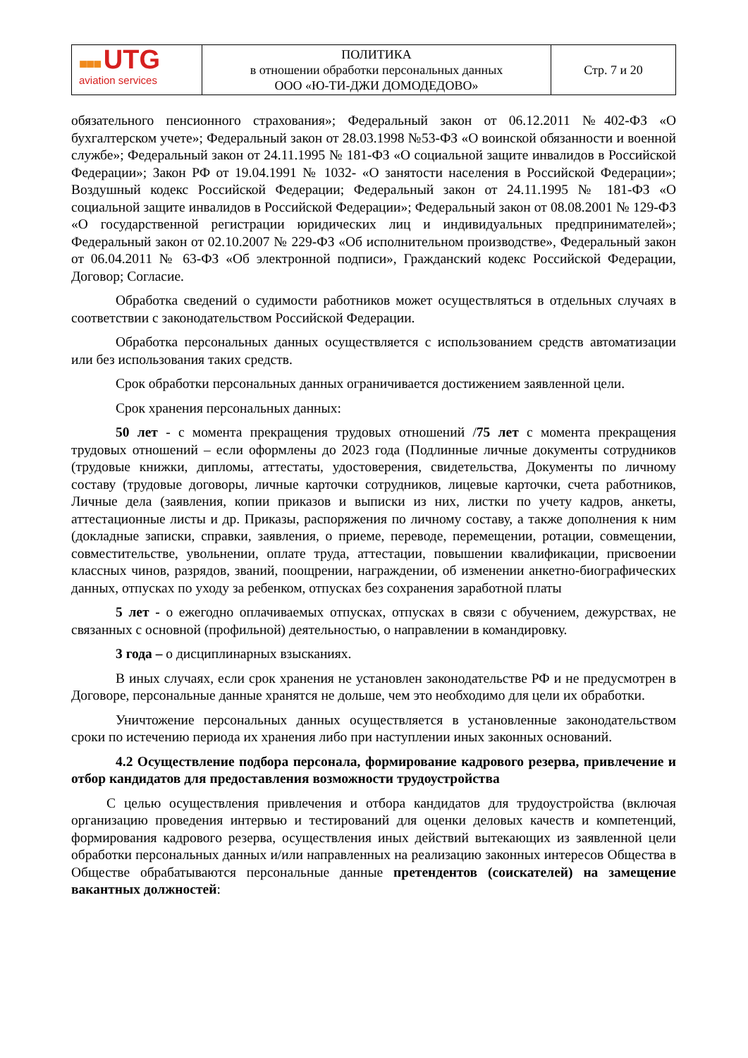| ■■■ UTG aviation services | ПОЛИТИКА в отношении обработки персональных данных ООО «Ю-ТИ-ДЖИ ДОМОДЕДОВО» | Стр. 7 и 20 |
обязательного пенсионного страхования»; Федеральный закон от 06.12.2011 №402-ФЗ «О бухгалтерском учете»; Федеральный закон от 28.03.1998 №53-ФЗ «О воинской обязанности и военной службе»; Федеральный закон от 24.11.1995 № 181-ФЗ «О социальной защите инвалидов в Российской Федерации»; Закон РФ от 19.04.1991 № 1032- «О занятости населения в Российской Федерации»; Воздушный кодекс Российской Федерации; Федеральный закон от 24.11.1995 № 181-ФЗ «О социальной защите инвалидов в Российской Федерации»; Федеральный закон от 08.08.2001 № 129-ФЗ «О государственной регистрации юридических лиц и индивидуальных предпринимателей»; Федеральный закон от 02.10.2007 № 229-ФЗ «Об исполнительном производстве», Федеральный закон от 06.04.2011 № 63-ФЗ «Об электронной подписи», Гражданский кодекс Российской Федерации, Договор; Согласие.
Обработка сведений о судимости работников может осуществляться в отдельных случаях в соответствии с законодательством Российской Федерации.
Обработка персональных данных осуществляется с использованием средств автоматизации или без использования таких средств.
Срок обработки персональных данных ограничивается достижением заявленной цели.
Срок хранения персональных данных:
50 лет - с момента прекращения трудовых отношений /75 лет с момента прекращения трудовых отношений – если оформлены до 2023 года (Подлинные личные документы сотрудников (трудовые книжки, дипломы, аттестаты, удостоверения, свидетельства, Документы по личному составу (трудовые договоры, личные карточки сотрудников, лицевые карточки, счета работников, Личные дела (заявления, копии приказов и выписки из них, листки по учету кадров, анкеты, аттестационные листы и др. Приказы, распоряжения по личному составу, а также дополнения к ним (докладные записки, справки, заявления, о приеме, переводе, перемещении, ротации, совмещении, совместительстве, увольнении, оплате труда, аттестации, повышении квалификации, присвоении классных чинов, разрядов, званий, поощрении, награждении, об изменении анкетно-биографических данных, отпусках по уходу за ребенком, отпусках без сохранения заработной платы
5 лет - о ежегодно оплачиваемых отпусках, отпусках в связи с обучением, дежурствах, не связанных с основной (профильной) деятельностью, о направлении в командировку.
3 года – о дисциплинарных взысканиях.
В иных случаях, если срок хранения не установлен законодательстве РФ и не предусмотрен в Договоре, персональные данные хранятся не дольше, чем это необходимо для цели их обработки.
Уничтожение персональных данных осуществляется в установленные законодательством сроки по истечению периода их хранения либо при наступлении иных законных оснований.
4.2 Осуществление подбора персонала, формирование кадрового резерва, привлечение и отбор кандидатов для предоставления возможности трудоустройства
С целью осуществления привлечения и отбора кандидатов для трудоустройства (включая организацию проведения интервью и тестирований для оценки деловых качеств и компетенций, формирования кадрового резерва, осуществления иных действий вытекающих из заявленной цели обработки персональных данных и/или направленных на реализацию законных интересов Общества в Обществе обрабатываются персональные данные претендентов (соискателей) на замещение вакантных должностей: